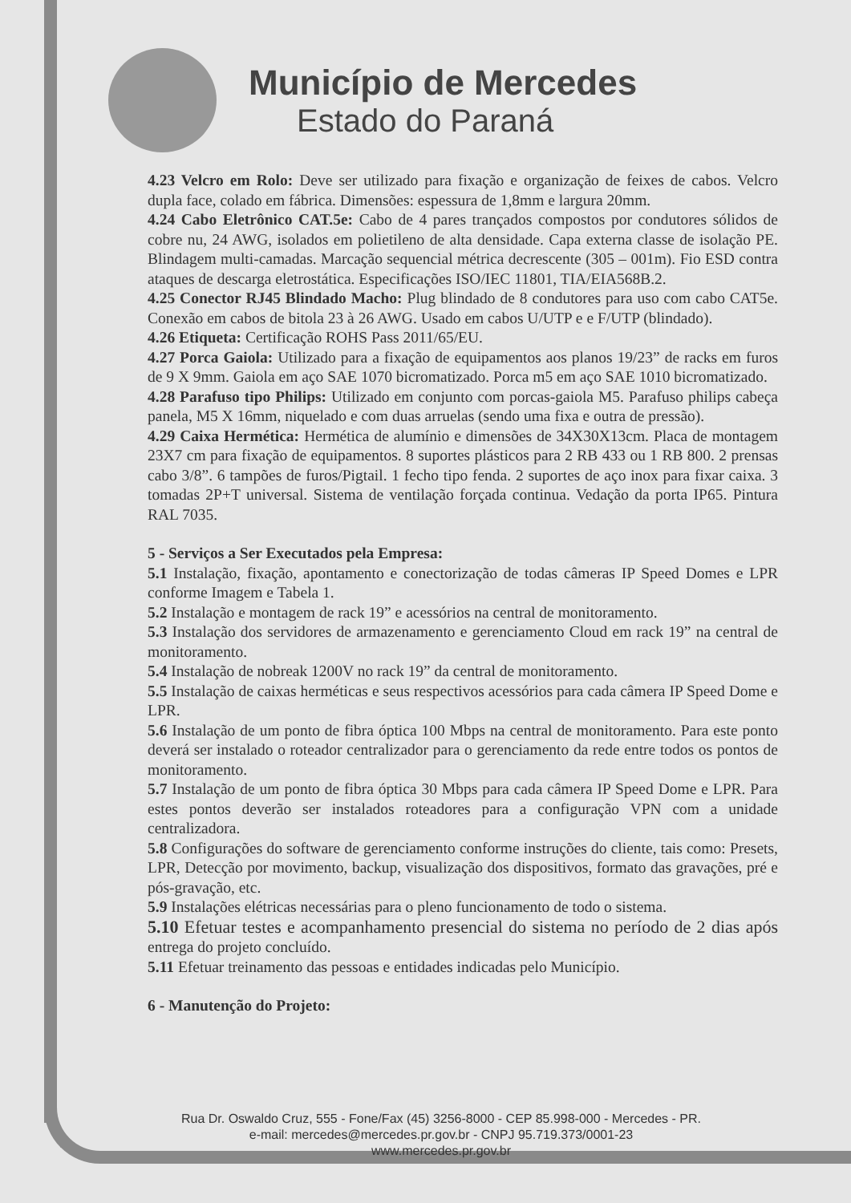Município de Mercedes
Estado do Paraná
4.23 Velcro em Rolo: Deve ser utilizado para fixação e organização de feixes de cabos. Velcro dupla face, colado em fábrica. Dimensões: espessura de 1,8mm e largura 20mm.
4.24 Cabo Eletrônico CAT.5e: Cabo de 4 pares trançados compostos por condutores sólidos de cobre nu, 24 AWG, isolados em polietileno de alta densidade. Capa externa classe de isolação PE. Blindagem multi-camadas. Marcação sequencial métrica decrescente (305 – 001m). Fio ESD contra ataques de descarga eletrostática. Especificações ISO/IEC 11801, TIA/EIA568B.2.
4.25 Conector RJ45 Blindado Macho: Plug blindado de 8 condutores para uso com cabo CAT5e. Conexão em cabos de bitola 23 à 26 AWG. Usado em cabos U/UTP e e F/UTP (blindado).
4.26 Etiqueta: Certificação ROHS Pass 2011/65/EU.
4.27 Porca Gaiola: Utilizado para a fixação de equipamentos aos planos 19/23” de racks em furos de 9 X 9mm. Gaiola em aço SAE 1070 bicromatizado. Porca m5 em aço SAE 1010 bicromatizado.
4.28 Parafuso tipo Philips: Utilizado em conjunto com porcas-gaiola M5. Parafuso philips cabeça panela, M5 X 16mm, niquelado e com duas arruelas (sendo uma fixa e outra de pressão).
4.29 Caixa Hermética: Hermética de alumínio e dimensões de 34X30X13cm. Placa de montagem 23X7 cm para fixação de equipamentos. 8 suportes plásticos para 2 RB 433 ou 1 RB 800. 2 prensas cabo 3/8”. 6 tampões de furos/Pigtail. 1 fecho tipo fenda. 2 suportes de aço inox para fixar caixa. 3 tomadas 2P+T universal. Sistema de ventilação forçada continua. Vedação da porta IP65. Pintura RAL 7035.
5 - Serviços a Ser Executados pela Empresa:
5.1 Instalação, fixação, apontamento e conectorização de todas câmeras IP Speed Domes e LPR conforme Imagem e Tabela 1.
5.2 Instalação e montagem de rack 19” e acessórios na central de monitoramento.
5.3 Instalação dos servidores de armazenamento e gerenciamento Cloud em rack 19” na central de monitoramento.
5.4 Instalação de nobreak 1200V no rack 19” da central de monitoramento.
5.5 Instalação de caixas herméticas e seus respectivos acessórios para cada câmera IP Speed Dome e LPR.
5.6 Instalação de um ponto de fibra óptica 100 Mbps na central de monitoramento. Para este ponto deverá ser instalado o roteador centralizador para o gerenciamento da rede entre todos os pontos de monitoramento.
5.7 Instalação de um ponto de fibra óptica 30 Mbps para cada câmera IP Speed Dome e LPR. Para estes pontos deverão ser instalados roteadores para a configuração VPN com a unidade centralizadora.
5.8 Configurações do software de gerenciamento conforme instruções do cliente, tais como: Presets, LPR, Detecção por movimento, backup, visualização dos dispositivos, formato das gravações, pré e pós-gravação, etc.
5.9 Instalações elétricas necessárias para o pleno funcionamento de todo o sistema.
5.10 Efetuar testes e acompanhamento presencial do sistema no período de 2 dias após entrega do projeto concluído.
5.11 Efetuar treinamento das pessoas e entidades indicadas pelo Município.
6 - Manutenção do Projeto:
Rua Dr. Oswaldo Cruz, 555 - Fone/Fax (45) 3256-8000 - CEP 85.998-000 - Mercedes - PR.
e-mail: mercedes@mercedes.pr.gov.br - CNPJ 95.719.373/0001-23
www.mercedes.pr.gov.br